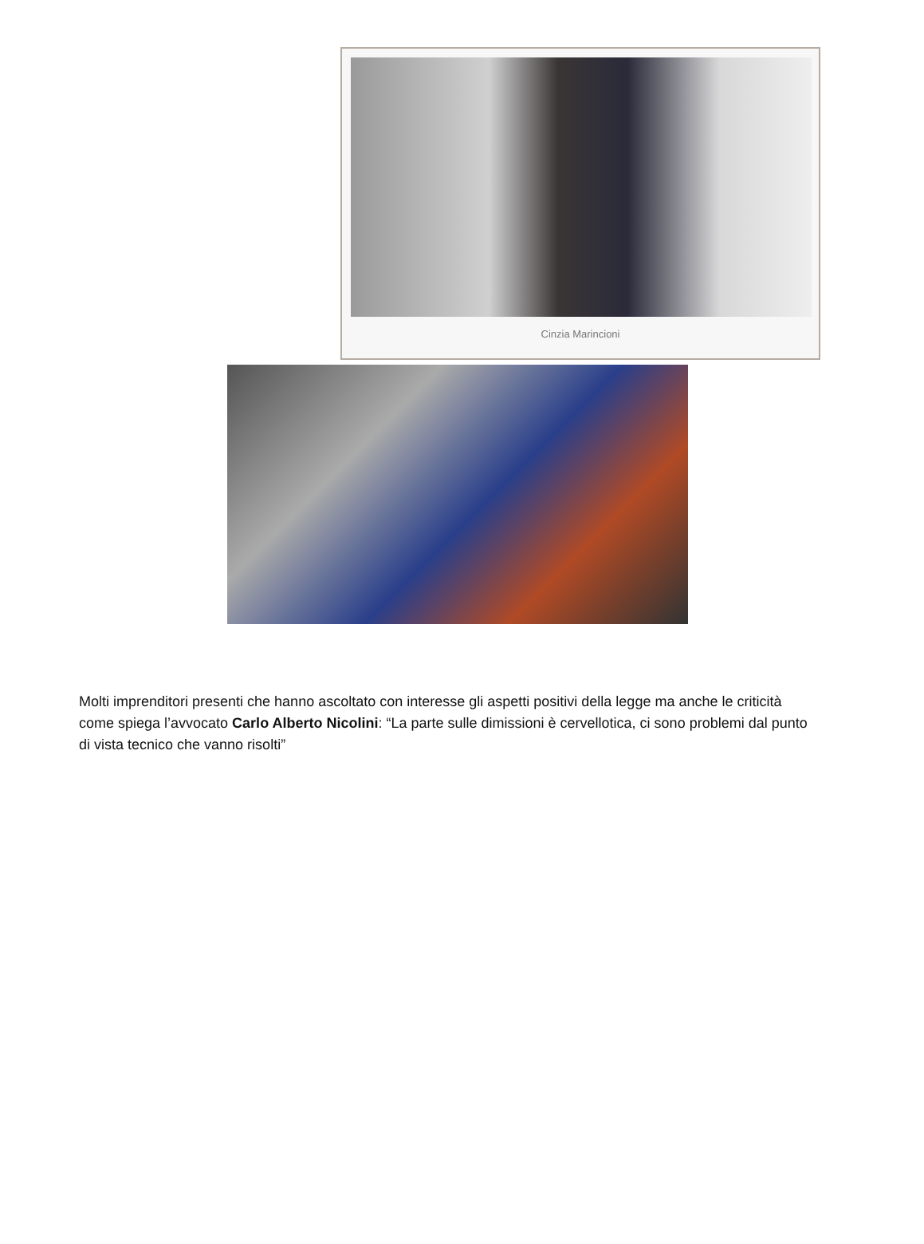Cinzia Marincioni
Molti imprenditori presenti che hanno ascoltato con interesse gli aspetti positivi della legge ma anche le criticità come spiega l’avvocato Carlo Alberto Nicolini: “La parte sulle dimissioni è cervellotica, ci sono problemi dal punto di vista tecnico che vanno risolti”